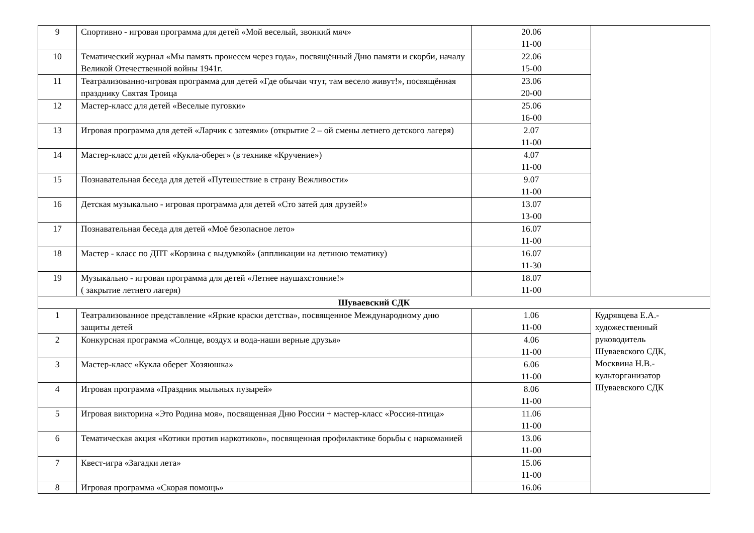| 9 | Спортивно - игровая программа для детей «Мой веселый, звонкий мяч» | 20.06 11-00 | |
| 10 | Тематический журнал «Мы память пронесем через года», посвящённый Дню памяти и скорби, началу Великой Отечественной войны 1941г. | 22.06 15-00 | |
| 11 | Театрализованно-игровая программа для детей «Где обычаи чтут, там весело живут!», посвящённая празднику Святая Троица | 23.06 20-00 | |
| 12 | Мастер-класс для детей «Веселые пуговки» | 25.06 16-00 | |
| 13 | Игровая программа для детей «Ларчик с затеями» (открытие 2 – ой смены летнего детского лагеря) | 2.07 11-00 | |
| 14 | Мастер-класс для детей «Кукла-оберег» (в технике «Кручение») | 4.07 11-00 | |
| 15 | Познавательная беседа для детей «Путешествие в страну Вежливости» | 9.07 11-00 | |
| 16 | Детская музыкально - игровая программа для детей «Сто затей для друзей!» | 13.07 13-00 | |
| 17 | Познавательная беседа для детей «Моё безопасное лето» | 16.07 11-00 | |
| 18 | Мастер - класс по ДПТ «Корзина с выдумкой» (аппликации на летнюю тематику) | 16.07 11-30 | |
| 19 | Музыкально - игровая программа для детей «Летнее наушахстояние!» ( закрытие летнего лагеря) | 18.07 11-00 | |
| Шуваевский СДК | | | |
| 1 | Театрализованное представление «Яркие краски детства», посвященное Международному дню защиты детей | 1.06 11-00 | Кудрявцева Е.А.- художественный руководитель Шуваевского СДК, Москвина Н.В.- культорганизатор Шуваевского СДК |
| 2 | Конкурсная программа «Солнце, воздух и вода-наши верные друзья» | 4.06 11-00 | |
| 3 | Мастер-класс «Кукла оберег Хозяюшка» | 6.06 11-00 | |
| 4 | Игровая программа «Праздник мыльных пузырей» | 8.06 11-00 | |
| 5 | Игровая викторина «Это Родина моя», посвященная Дню России + мастер-класс «Россия-птица» | 11.06 11-00 | |
| 6 | Тематическая акция «Котики против наркотиков», посвященная профилактике борьбы с наркоманией | 13.06 11-00 | |
| 7 | Квест-игра «Загадки лета» | 15.06 11-00 | |
| 8 | Игровая программа «Скорая помощь» | 16.06 | |